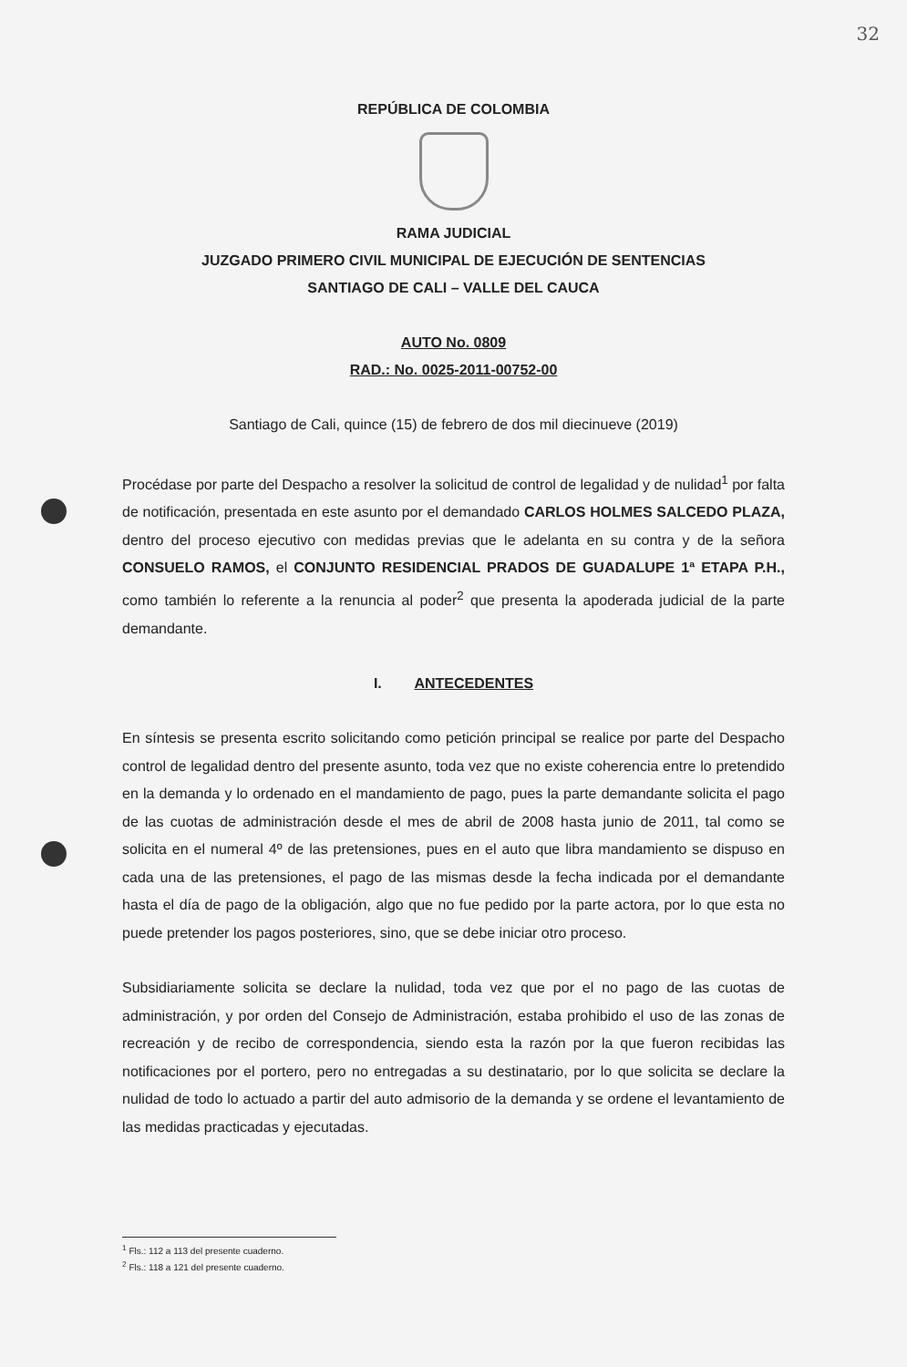32
REPÚBLICA DE COLOMBIA
RAMA JUDICIAL
JUZGADO PRIMERO CIVIL MUNICIPAL DE EJECUCIÓN DE SENTENCIAS
SANTIAGO DE CALI – VALLE DEL CAUCA
AUTO No. 0809
RAD.: No. 0025-2011-00752-00
Santiago de Cali, quince (15) de febrero de dos mil diecinueve (2019)
Procédase por parte del Despacho a resolver la solicitud de control de legalidad y de nulidad<sup>1</sup> por falta de notificación, presentada en este asunto por el demandado CARLOS HOLMES SALCEDO PLAZA, dentro del proceso ejecutivo con medidas previas que le adelanta en su contra y de la señora CONSUELO RAMOS, el CONJUNTO RESIDENCIAL PRADOS DE GUADALUPE 1ª ETAPA P.H., como también lo referente a la renuncia al poder<sup>2</sup> que presenta la apoderada judicial de la parte demandante.
I. ANTECEDENTES
En síntesis se presenta escrito solicitando como petición principal se realice por parte del Despacho control de legalidad dentro del presente asunto, toda vez que no existe coherencia entre lo pretendido en la demanda y lo ordenado en el mandamiento de pago, pues la parte demandante solicita el pago de las cuotas de administración desde el mes de abril de 2008 hasta junio de 2011, tal como se solicita en el numeral 4º de las pretensiones, pues en el auto que libra mandamiento se dispuso en cada una de las pretensiones, el pago de las mismas desde la fecha indicada por el demandante hasta el día de pago de la obligación, algo que no fue pedido por la parte actora, por lo que esta no puede pretender los pagos posteriores, sino, que se debe iniciar otro proceso.
Subsidiariamente solicita se declare la nulidad, toda vez que por el no pago de las cuotas de administración, y por orden del Consejo de Administración, estaba prohibido el uso de las zonas de recreación y de recibo de correspondencia, siendo esta la razón por la que fueron recibidas las notificaciones por el portero, pero no entregadas a su destinatario, por lo que solicita se declare la nulidad de todo lo actuado a partir del auto admisorio de la demanda y se ordene el levantamiento de las medidas practicadas y ejecutadas.
<sup>1</sup> Fls.: 112 a 113 del presente cuaderno.
<sup>2</sup> Fls.: 118 a 121 del presente cuaderno.